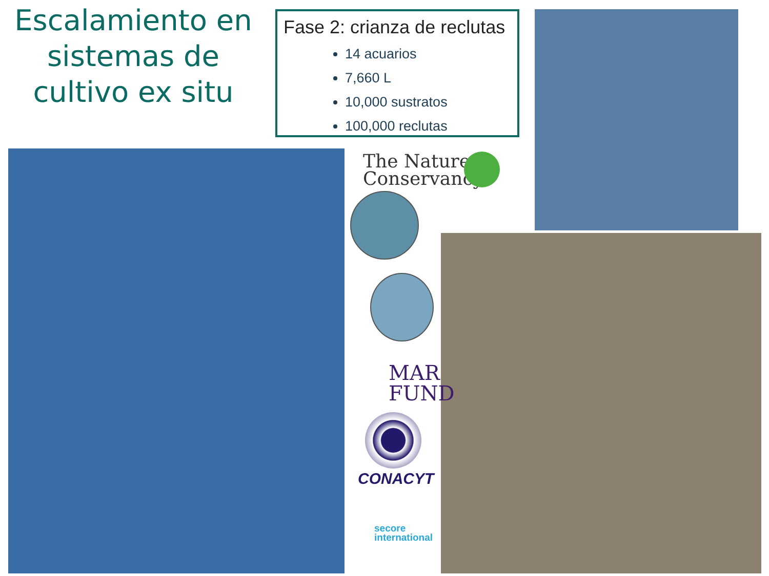Escalamiento en sistemas de cultivo ex situ
Fase 2: crianza de reclutas
14 acuarios
7,660 L
10,000 sustratos
100,000 reclutas
The Nature
Conservancy
MAR
FUND
CONACYT
secore
international